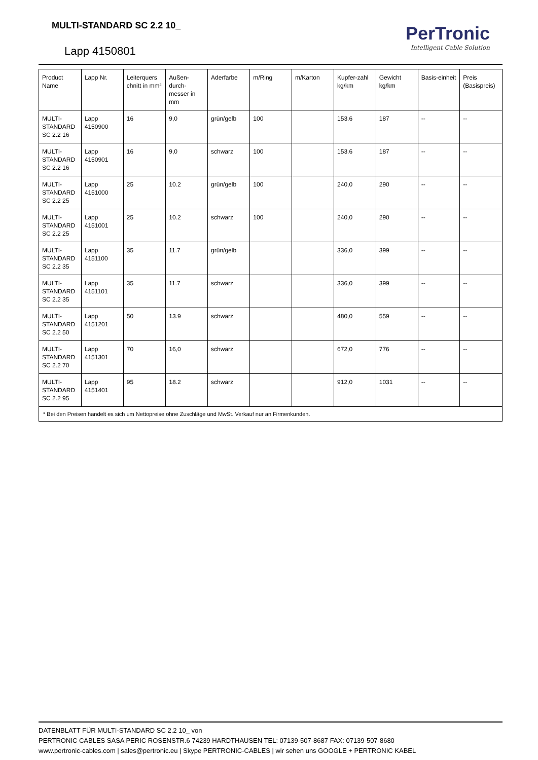MULTI-STANDARD SC 2.2 10_
Lapp 4150801
PerTronic
Intelligent Cable Solution
| Product Name | Lapp Nr. | Leiterquers chnitt in mm² | Außen-durch-messer in mm | Aderfarbe | m/Ring | m/Karton | Kupfer-zahl kg/km | Gewicht kg/km | Basis-einheit | Preis (Basispreis) |
| --- | --- | --- | --- | --- | --- | --- | --- | --- | --- | --- |
| MULTI-STANDARD SC 2.2 16 | Lapp 4150900 | 16 | 9,0 | grün/gelb | 100 | | 153.6 | 187 | -- | -- |
| MULTI-STANDARD SC 2.2 16 | Lapp 4150901 | 16 | 9,0 | schwarz | 100 | | 153.6 | 187 | -- | -- |
| MULTI-STANDARD SC 2.2 25 | Lapp 4151000 | 25 | 10.2 | grün/gelb | 100 | | 240,0 | 290 | -- | -- |
| MULTI-STANDARD SC 2.2 25 | Lapp 4151001 | 25 | 10.2 | schwarz | 100 | | 240,0 | 290 | -- | -- |
| MULTI-STANDARD SC 2.2 35 | Lapp 4151100 | 35 | 11.7 | grün/gelb | | | 336,0 | 399 | -- | -- |
| MULTI-STANDARD SC 2.2 35 | Lapp 4151101 | 35 | 11.7 | schwarz | | | 336,0 | 399 | -- | -- |
| MULTI-STANDARD SC 2.2 50 | Lapp 4151201 | 50 | 13.9 | schwarz | | | 480,0 | 559 | -- | -- |
| MULTI-STANDARD SC 2.2 70 | Lapp 4151301 | 70 | 16,0 | schwarz | | | 672,0 | 776 | -- | -- |
| MULTI-STANDARD SC 2.2 95 | Lapp 4151401 | 95 | 18.2 | schwarz | | | 912,0 | 1031 | -- | -- |
| * Bei den Preisen handelt es sich um Nettopreise ohne Zuschläge und MwSt. Verkauf nur an Firmenkunden. | | | | | | | | | | |
DATENBLATT FÜR MULTI-STANDARD SC 2.2 10_ von
PERTRONIC CABLES SASA PERIC ROSENSTR.6 74239 HARDTHAUSEN TEL: 07139-507-8687 FAX: 07139-507-8680
www.pertronic-cables.com | sales@pertronic.eu | Skype PERTRONIC-CABLES | wir sehen uns GOOGLE + PERTRONIC KABEL